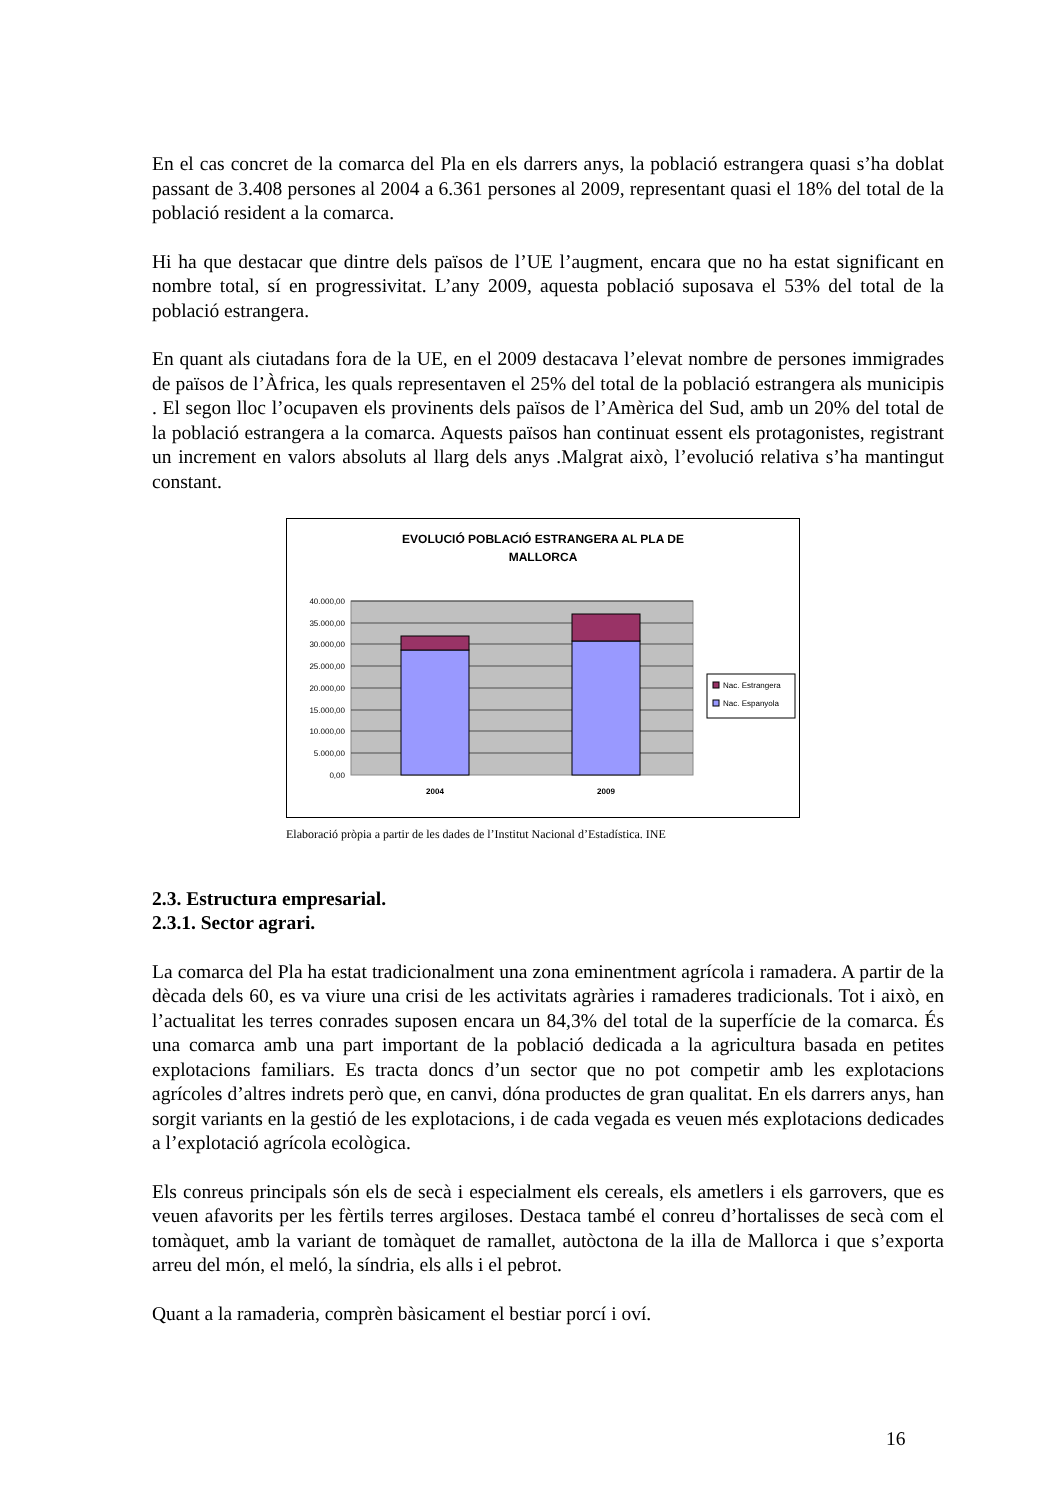En el cas concret de la comarca del Pla en els darrers anys, la població estrangera quasi s’ha doblat passant de 3.408 persones al 2004 a 6.361 persones al 2009, representant quasi el 18% del total de la població resident a la comarca.
Hi ha que destacar que dintre dels països de l’UE l’augment, encara que no ha estat significant en nombre total, sí en progressivitat. L’any 2009, aquesta població suposava el 53% del total de la població estrangera.
En quant als ciutadans fora de la UE, en el 2009 destacava l’elevat nombre de persones immigrades de països de l’Àfrica, les quals representaven el 25% del total de la població estrangera als municipis . El segon lloc l’ocupaven els provinents dels països de l’Amèrica del Sud, amb un 20% del total de la població estrangera a la comarca. Aquests països han continuat essent els protagonistes, registrant un increment en valors absoluts al llarg dels anys .Malgrat això, l’evolució relativa s’ha mantingut constant.
EVOLUCIÓ POBLACIÓ ESTRANGERA AL PLA DE
MALLORCA
40.000,00
35.000,00
30.000,00
25.000,00
20.000,00
15.000,00
10.000,00
5.000,00
0,00
2004
2009
Nac. Estrangera
Nac. Espanyola
Elaboració pròpia a partir de les dades de l’Institut Nacional d’Estadística. INE
2.3. Estructura empresarial.
2.3.1. Sector agrari.
La comarca del Pla ha estat tradicionalment una zona eminentment agrícola i ramadera. A partir de la dècada dels 60, es va viure una crisi de les activitats agràries i ramaderes tradicionals. Tot i això, en l’actualitat les terres conrades suposen encara un 84,3% del total de la superfície de la comarca. És una comarca amb una part important de la població dedicada a la agricultura basada en petites explotacions familiars. Es tracta doncs d’un sector que no pot competir amb les explotacions agrícoles d’altres indrets però que, en canvi, dóna productes de gran qualitat. En els darrers anys, han sorgit variants en la gestió de les explotacions, i de cada vegada es veuen més explotacions dedicades a l’explotació agrícola ecològica.
Els conreus principals són els de secà i especialment els cereals, els ametlers i els garrovers, que es veuen afavorits per les fèrtils terres argiloses. Destaca també el conreu d’hortalisses de secà com el tomàquet, amb la variant de tomàquet de ramallet, autòctona de la illa de Mallorca i que s’exporta arreu del món, el meló, la síndria, els alls i el pebrot.
Quant a la ramaderia, comprèn bàsicament el bestiar porcí i oví.
16